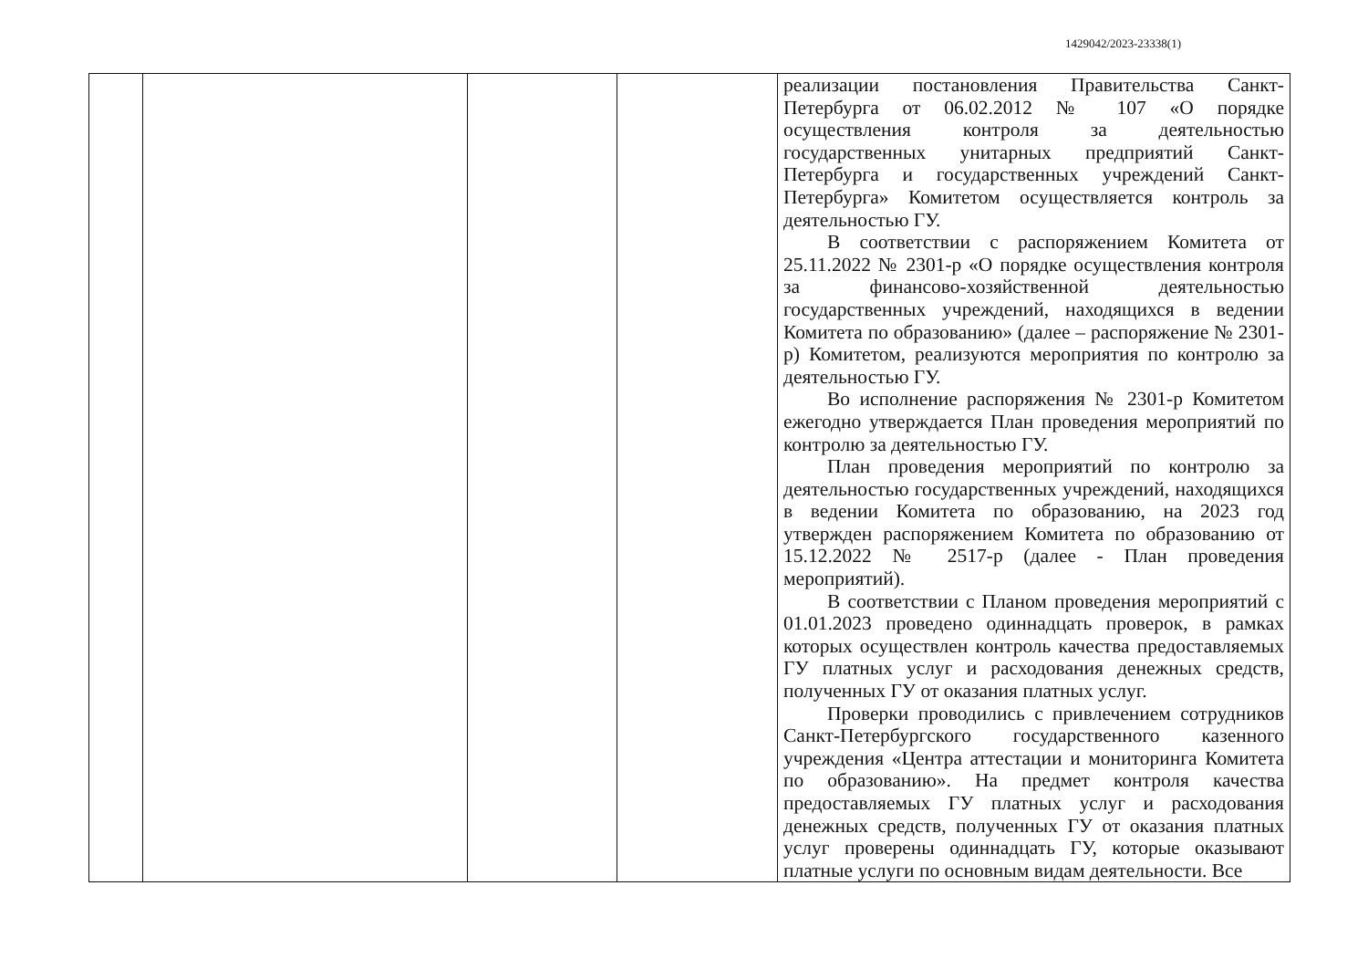1429042/2023-23338(1)
| | | | | реализации постановления Правительства Санкт-Петербурга от 06.02.2012 № 107 «О порядке осуществления контроля за деятельностью государственных унитарных предприятий Санкт-Петербурга и государственных учреждений Санкт-Петербурга» Комитетом осуществляется контроль за деятельностью ГУ. В соответствии с распоряжением Комитета от 25.11.2022 № 2301-р «О порядке осуществления контроля за финансово-хозяйственной деятельностью государственных учреждений, находящихся в ведении Комитета по образованию» (далее – распоряжение № 2301-р) Комитетом, реализуются мероприятия по контролю за деятельностью ГУ. Во исполнение распоряжения № 2301-р Комитетом ежегодно утверждается План проведения мероприятий по контролю за деятельностью ГУ. План проведения мероприятий по контролю за деятельностью государственных учреждений, находящихся в ведении Комитета по образованию, на 2023 год утвержден распоряжением Комитета по образованию от 15.12.2022 № 2517-р (далее - План проведения мероприятий). В соответствии с Планом проведения мероприятий с 01.01.2023 проведено одиннадцать проверок, в рамках которых осуществлен контроль качества предоставляемых ГУ платных услуг и расходования денежных средств, полученных ГУ от оказания платных услуг. Проверки проводились с привлечением сотрудников Санкт-Петербургского государственного казенного учреждения «Центра аттестации и мониторинга Комитета по образованию». На предмет контроля качества предоставляемых ГУ платных услуг и расходования денежных средств, полученных ГУ от оказания платных услуг проверены одиннадцать ГУ, которые оказывают платные услуги по основным видам деятельности. Все |